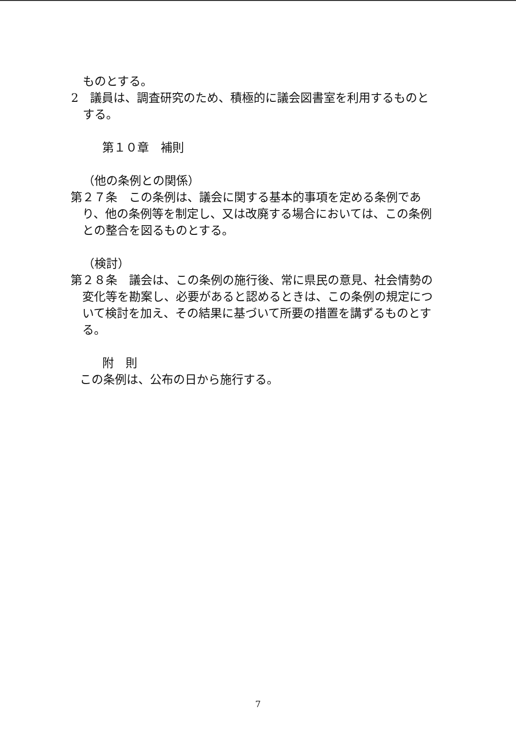ものとする。
2　議員は、調査研究のため、積極的に議会図書室を利用するものとする。
第１０章　補則
（他の条例との関係）
第２７条　この条例は、議会に関する基本的事項を定める条例であり、他の条例等を制定し、又は改廃する場合においては、この条例との整合を図るものとする。
（検討）
第２８条　議会は、この条例の施行後、常に県民の意見、社会情勢の変化等を勘案し、必要があると認めるときは、この条例の規定について検討を加え、その結果に基づいて所要の措置を講ずるものとする。
附　則
この条例は、公布の日から施行する。
7